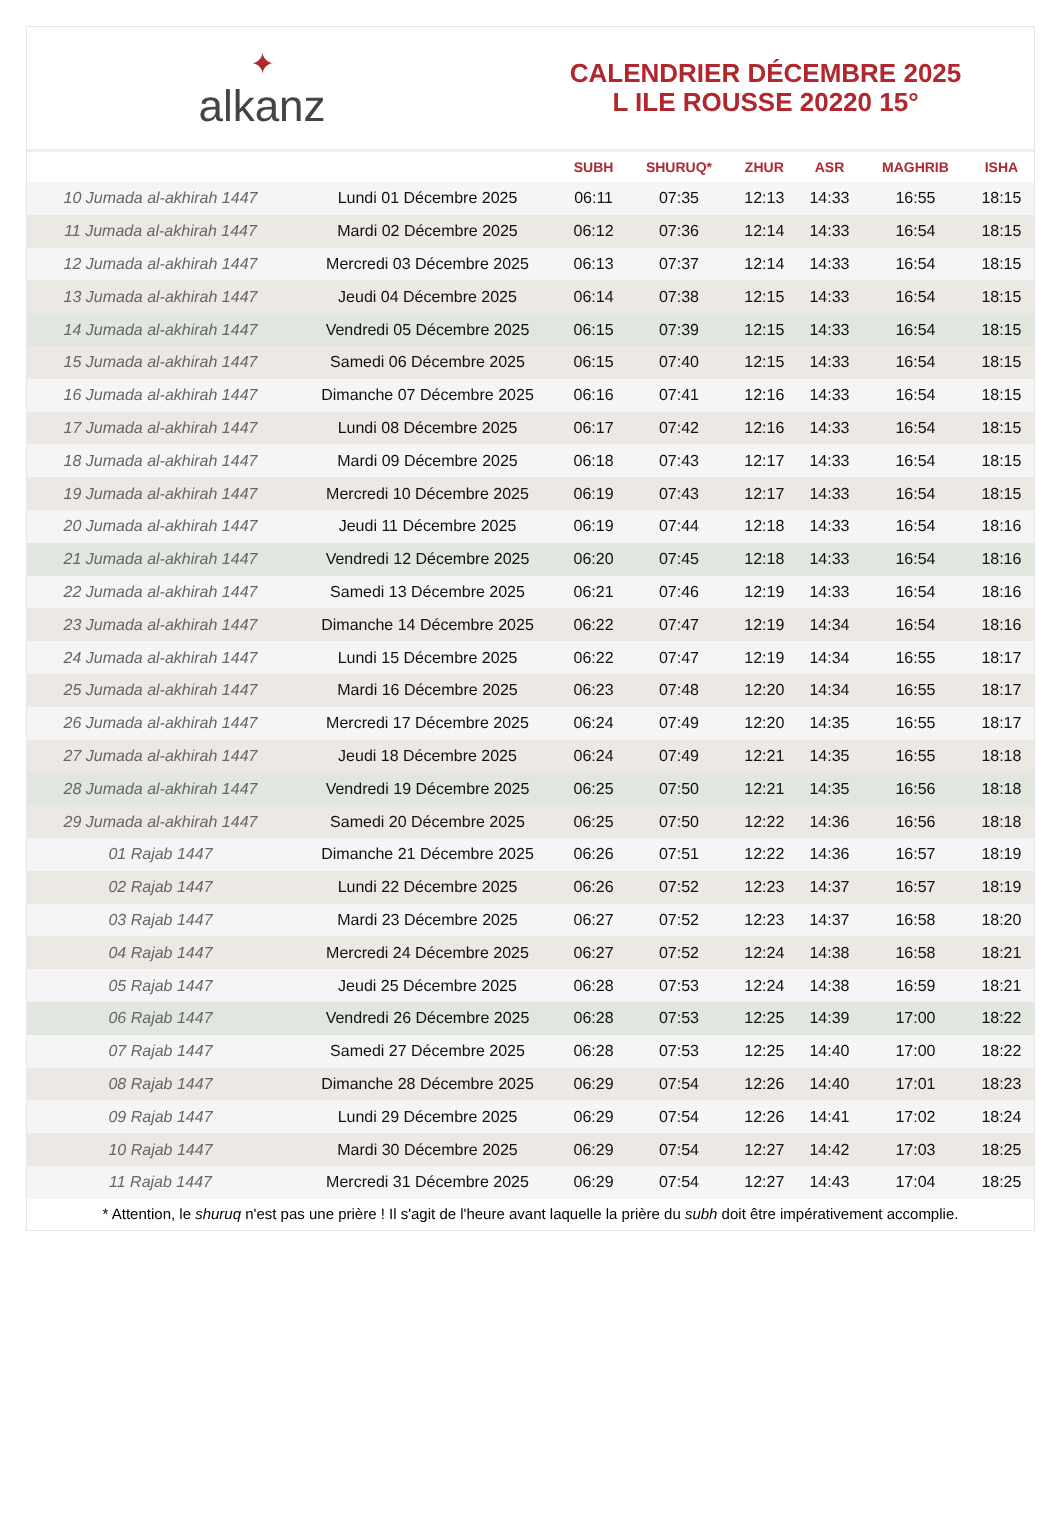✦
alkanz
CALENDRIER DÉCEMBRE 2025
L ILE ROUSSE 20220 15°
| | | SUBH | SHURUQ* | ZHUR | ASR | MAGHRIB | ISHA |
| --- | --- | --- | --- | --- | --- | --- | --- |
| 10 Jumada al-akhirah 1447 | Lundi 01 Décembre 2025 | 06:11 | 07:35 | 12:13 | 14:33 | 16:55 | 18:15 |
| 11 Jumada al-akhirah 1447 | Mardi 02 Décembre 2025 | 06:12 | 07:36 | 12:14 | 14:33 | 16:54 | 18:15 |
| 12 Jumada al-akhirah 1447 | Mercredi 03 Décembre 2025 | 06:13 | 07:37 | 12:14 | 14:33 | 16:54 | 18:15 |
| 13 Jumada al-akhirah 1447 | Jeudi 04 Décembre 2025 | 06:14 | 07:38 | 12:15 | 14:33 | 16:54 | 18:15 |
| 14 Jumada al-akhirah 1447 | Vendredi 05 Décembre 2025 | 06:15 | 07:39 | 12:15 | 14:33 | 16:54 | 18:15 |
| 15 Jumada al-akhirah 1447 | Samedi 06 Décembre 2025 | 06:15 | 07:40 | 12:15 | 14:33 | 16:54 | 18:15 |
| 16 Jumada al-akhirah 1447 | Dimanche 07 Décembre 2025 | 06:16 | 07:41 | 12:16 | 14:33 | 16:54 | 18:15 |
| 17 Jumada al-akhirah 1447 | Lundi 08 Décembre 2025 | 06:17 | 07:42 | 12:16 | 14:33 | 16:54 | 18:15 |
| 18 Jumada al-akhirah 1447 | Mardi 09 Décembre 2025 | 06:18 | 07:43 | 12:17 | 14:33 | 16:54 | 18:15 |
| 19 Jumada al-akhirah 1447 | Mercredi 10 Décembre 2025 | 06:19 | 07:43 | 12:17 | 14:33 | 16:54 | 18:15 |
| 20 Jumada al-akhirah 1447 | Jeudi 11 Décembre 2025 | 06:19 | 07:44 | 12:18 | 14:33 | 16:54 | 18:16 |
| 21 Jumada al-akhirah 1447 | Vendredi 12 Décembre 2025 | 06:20 | 07:45 | 12:18 | 14:33 | 16:54 | 18:16 |
| 22 Jumada al-akhirah 1447 | Samedi 13 Décembre 2025 | 06:21 | 07:46 | 12:19 | 14:33 | 16:54 | 18:16 |
| 23 Jumada al-akhirah 1447 | Dimanche 14 Décembre 2025 | 06:22 | 07:47 | 12:19 | 14:34 | 16:54 | 18:16 |
| 24 Jumada al-akhirah 1447 | Lundi 15 Décembre 2025 | 06:22 | 07:47 | 12:19 | 14:34 | 16:55 | 18:17 |
| 25 Jumada al-akhirah 1447 | Mardi 16 Décembre 2025 | 06:23 | 07:48 | 12:20 | 14:34 | 16:55 | 18:17 |
| 26 Jumada al-akhirah 1447 | Mercredi 17 Décembre 2025 | 06:24 | 07:49 | 12:20 | 14:35 | 16:55 | 18:17 |
| 27 Jumada al-akhirah 1447 | Jeudi 18 Décembre 2025 | 06:24 | 07:49 | 12:21 | 14:35 | 16:55 | 18:18 |
| 28 Jumada al-akhirah 1447 | Vendredi 19 Décembre 2025 | 06:25 | 07:50 | 12:21 | 14:35 | 16:56 | 18:18 |
| 29 Jumada al-akhirah 1447 | Samedi 20 Décembre 2025 | 06:25 | 07:50 | 12:22 | 14:36 | 16:56 | 18:18 |
| 01 Rajab 1447 | Dimanche 21 Décembre 2025 | 06:26 | 07:51 | 12:22 | 14:36 | 16:57 | 18:19 |
| 02 Rajab 1447 | Lundi 22 Décembre 2025 | 06:26 | 07:52 | 12:23 | 14:37 | 16:57 | 18:19 |
| 03 Rajab 1447 | Mardi 23 Décembre 2025 | 06:27 | 07:52 | 12:23 | 14:37 | 16:58 | 18:20 |
| 04 Rajab 1447 | Mercredi 24 Décembre 2025 | 06:27 | 07:52 | 12:24 | 14:38 | 16:58 | 18:21 |
| 05 Rajab 1447 | Jeudi 25 Décembre 2025 | 06:28 | 07:53 | 12:24 | 14:38 | 16:59 | 18:21 |
| 06 Rajab 1447 | Vendredi 26 Décembre 2025 | 06:28 | 07:53 | 12:25 | 14:39 | 17:00 | 18:22 |
| 07 Rajab 1447 | Samedi 27 Décembre 2025 | 06:28 | 07:53 | 12:25 | 14:40 | 17:00 | 18:22 |
| 08 Rajab 1447 | Dimanche 28 Décembre 2025 | 06:29 | 07:54 | 12:26 | 14:40 | 17:01 | 18:23 |
| 09 Rajab 1447 | Lundi 29 Décembre 2025 | 06:29 | 07:54 | 12:26 | 14:41 | 17:02 | 18:24 |
| 10 Rajab 1447 | Mardi 30 Décembre 2025 | 06:29 | 07:54 | 12:27 | 14:42 | 17:03 | 18:25 |
| 11 Rajab 1447 | Mercredi 31 Décembre 2025 | 06:29 | 07:54 | 12:27 | 14:43 | 17:04 | 18:25 |
* Attention, le shuruq n'est pas une prière ! Il s'agit de l'heure avant laquelle la prière du subh doit être impérativement accomplie.